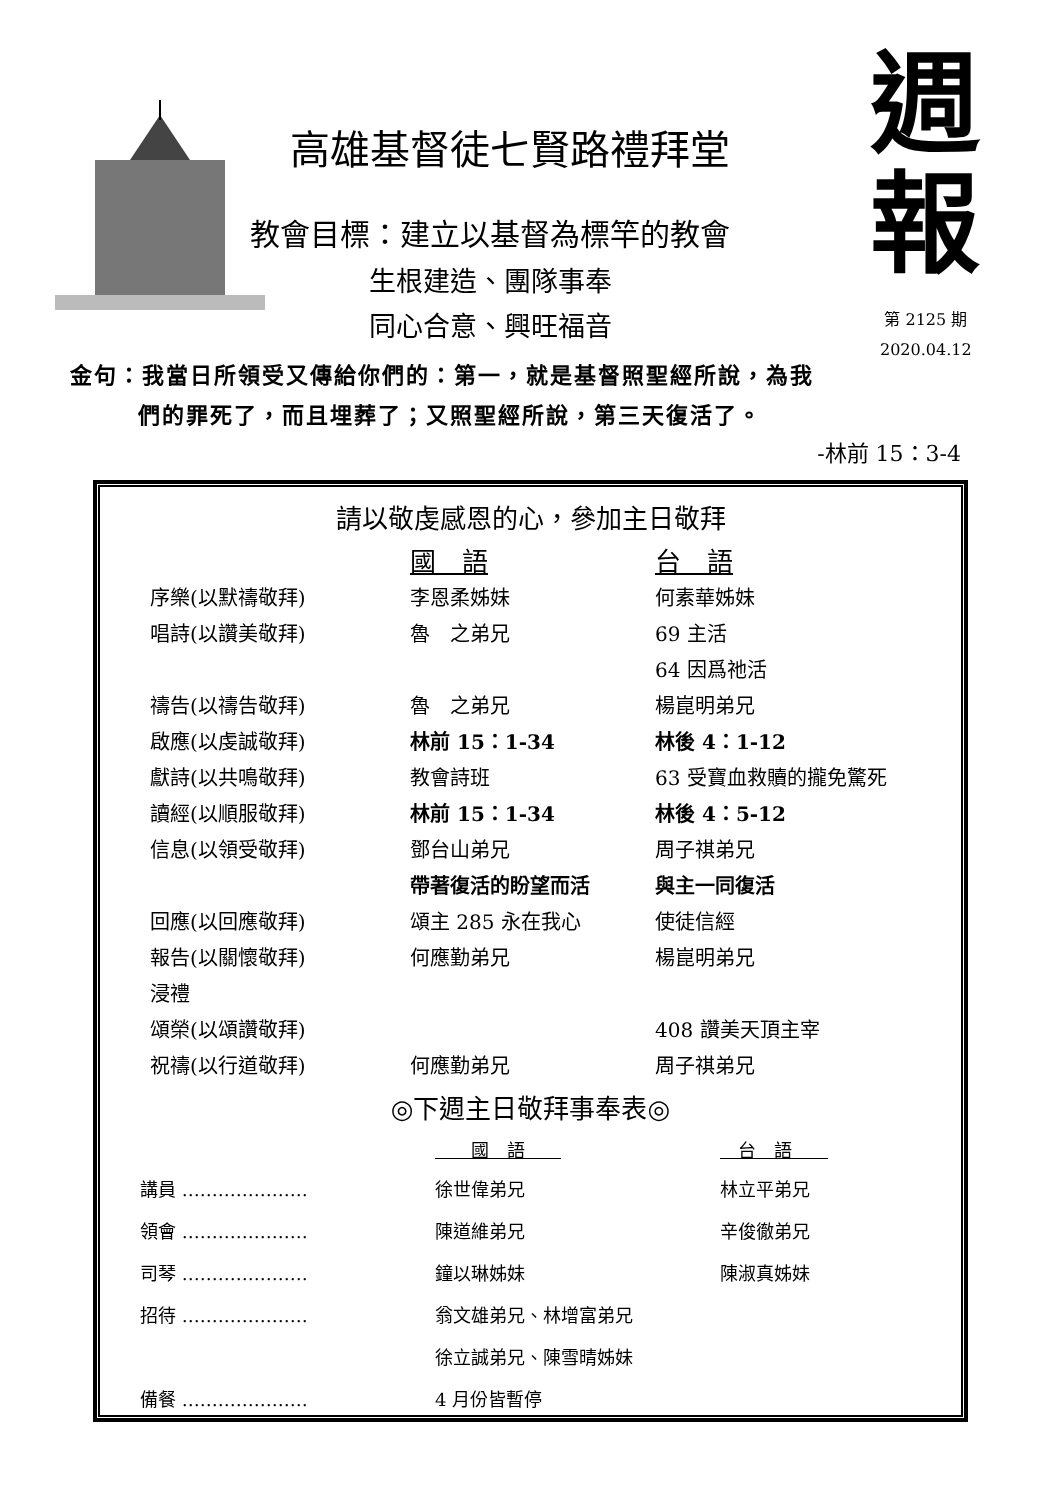高雄基督徒七賢路禮拜堂
教會目標：建立以基督為標竿的教會
生根建造、團隊事奉
同心合意、興旺福音
週
報
第 2125 期
2020.04.12
金句：我當日所領受又傳給你們的：第一，就是基督照聖經所說，為我
們的罪死了，而且埋葬了；又照聖經所說，第三天復活了。
-林前 15：3-4
請以敬虔感恩的心，參加主日敬拜
| | 國 語 | 台 語 |
| 序樂(以默禱敬拜) | 李恩柔姊妹 | 何素華姊妹 |
| 唱詩(以讚美敬拜) | 魯 之弟兄 | 69 主活 |
| | | 64 因爲祂活 |
| 禱告(以禱告敬拜) | 魯 之弟兄 | 楊崑明弟兄 |
| 啟應(以虔誠敬拜) | 林前 15：1-34 | 林後 4：1-12 |
| 獻詩(以共鳴敬拜) | 教會詩班 | 63 受寶血救贖的攏免驚死 |
| 讀經(以順服敬拜) | 林前 15：1-34 | 林後 4：5-12 |
| 信息(以領受敬拜) | 鄧台山弟兄 | 周子祺弟兄 |
| | 帶著復活的盼望而活 | 與主一同復活 |
| 回應(以回應敬拜) | 頌主 285 永在我心 | 使徒信經 |
| 報告(以關懷敬拜) | 何應勤弟兄 | 楊崑明弟兄 |
| 浸禮 | | |
| 頌榮(以頌讚敬拜) | | 408 讚美天頂主宰 |
| 祝禱(以行道敬拜) | 何應勤弟兄 | 周子祺弟兄 |
◎下週主日敬拜事奉表◎
| | 國 語 | 台 語 |
| 講員 ………………… | 徐世偉弟兄 | 林立平弟兄 |
| 領會 ………………… | 陳道維弟兄 | 辛俊徹弟兄 |
| 司琴 ………………… | 鐘以琳姊妹 | 陳淑真姊妹 |
| 招待 ………………… | 翁文雄弟兄、林增富弟兄 | |
| | 徐立誠弟兄、陳雪晴姊妹 | |
| 備餐 ………………… | 4 月份皆暫停 | |